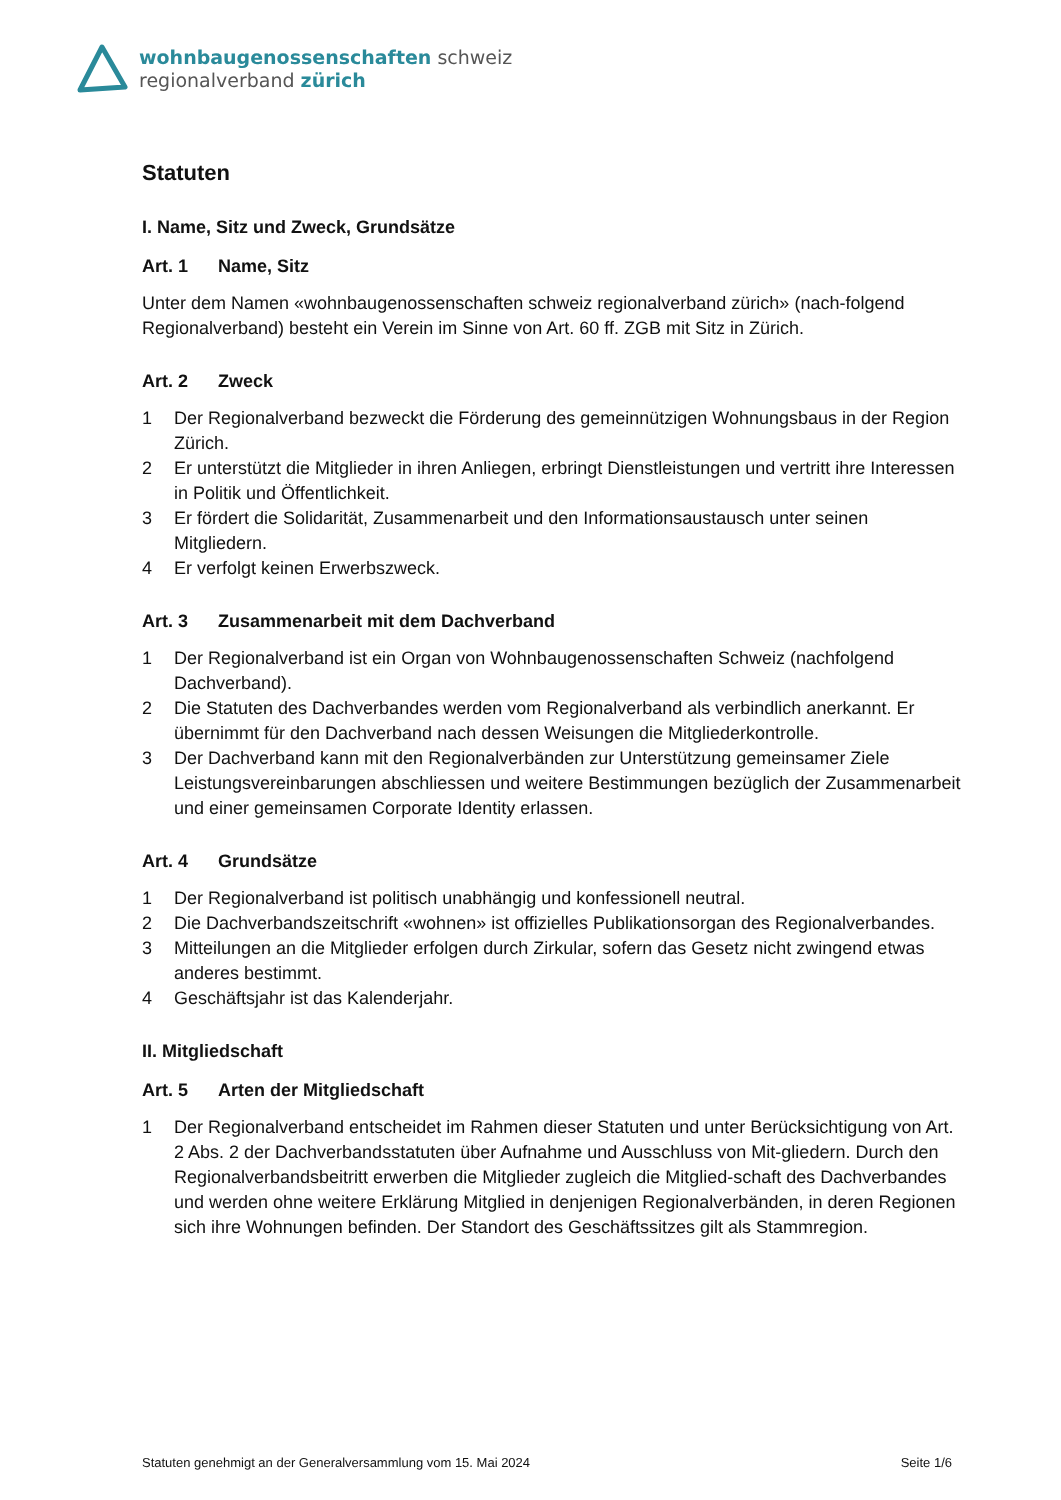wohnbaugenossenschaften schweiz
regionalverband zürich
Statuten
I. Name, Sitz und Zweck, Grundsätze
Art. 1 Name, Sitz
Unter dem Namen «wohnbaugenossenschaften schweiz regionalverband zürich» (nach-folgend Regionalverband) besteht ein Verein im Sinne von Art. 60 ff. ZGB mit Sitz in Zürich.
Art. 2 Zweck
1 Der Regionalverband bezweckt die Förderung des gemeinnützigen Wohnungsbaus in der Region Zürich.
2 Er unterstützt die Mitglieder in ihren Anliegen, erbringt Dienstleistungen und vertritt ihre Interessen in Politik und Öffentlichkeit.
3 Er fördert die Solidarität, Zusammenarbeit und den Informationsaustausch unter seinen Mitgliedern.
4 Er verfolgt keinen Erwerbszweck.
Art. 3 Zusammenarbeit mit dem Dachverband
1 Der Regionalverband ist ein Organ von Wohnbaugenossenschaften Schweiz (nachfolgend Dachverband).
2 Die Statuten des Dachverbandes werden vom Regionalverband als verbindlich anerkannt. Er übernimmt für den Dachverband nach dessen Weisungen die Mitgliederkontrolle.
3 Der Dachverband kann mit den Regionalverbänden zur Unterstützung gemeinsamer Ziele Leistungsvereinbarungen abschliessen und weitere Bestimmungen bezüglich der Zusammenarbeit und einer gemeinsamen Corporate Identity erlassen.
Art. 4 Grundsätze
1 Der Regionalverband ist politisch unabhängig und konfessionell neutral.
2 Die Dachverbandszeitschrift «wohnen» ist offizielles Publikationsorgan des Regionalverbandes.
3 Mitteilungen an die Mitglieder erfolgen durch Zirkular, sofern das Gesetz nicht zwingend etwas anderes bestimmt.
4 Geschäftsjahr ist das Kalenderjahr.
II. Mitgliedschaft
Art. 5 Arten der Mitgliedschaft
1 Der Regionalverband entscheidet im Rahmen dieser Statuten und unter Berücksichtigung von Art. 2 Abs. 2 der Dachverbandsstatuten über Aufnahme und Ausschluss von Mit-gliedern. Durch den Regionalverbandsbeitritt erwerben die Mitglieder zugleich die Mitglied-schaft des Dachverbandes und werden ohne weitere Erklärung Mitglied in denjenigen Regionalverbänden, in deren Regionen sich ihre Wohnungen befinden. Der Standort des Geschäftssitzes gilt als Stammregion.
Statuten genehmigt an der Generalversammlung vom 15. Mai 2024 Seite 1/6